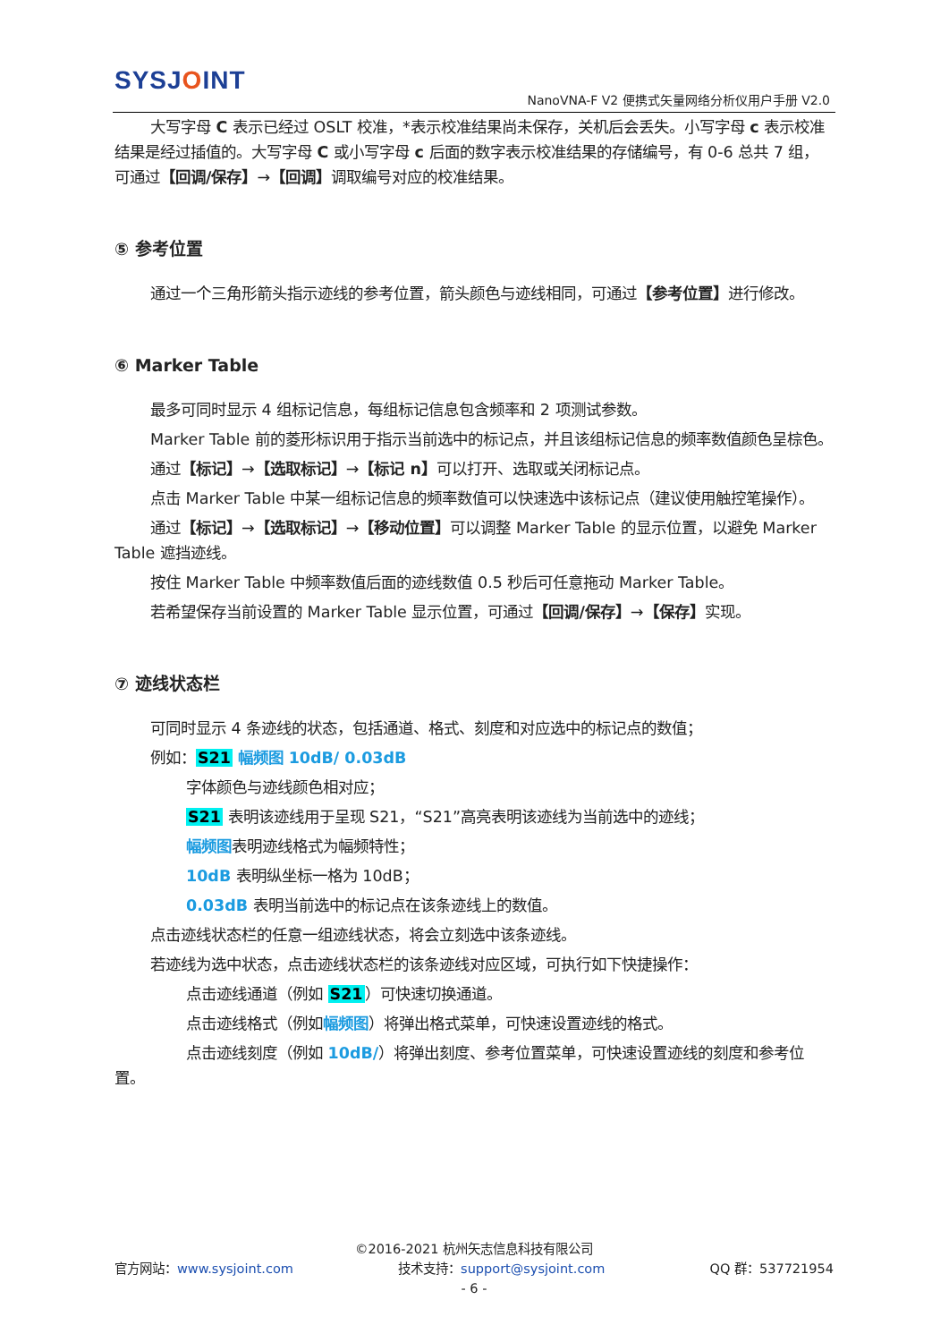SYSJOINT
NanoVNA-F V2 便携式矢量网络分析仪用户手册 V2.0
大写字母 C 表示已经过 OSLT 校准，*表示校准结果尚未保存，关机后会丢失。小写字母 c 表示校准结果是经过插值的。大写字母 C 或小写字母 c 后面的数字表示校准结果的存储编号，有 0-6 总共 7 组，可通过【回调/保存】→【回调】调取编号对应的校准结果。
⑤ 参考位置
通过一个三角形箭头指示迹线的参考位置，箭头颜色与迹线相同，可通过【参考位置】进行修改。
⑥ Marker Table
最多可同时显示 4 组标记信息，每组标记信息包含频率和 2 项测试参数。
Marker Table 前的菱形标识用于指示当前选中的标记点，并且该组标记信息的频率数值颜色呈棕色。
通过【标记】→【选取标记】→【标记 n】可以打开、选取或关闭标记点。
点击 Marker Table 中某一组标记信息的频率数值可以快速选中该标记点（建议使用触控笔操作）。
通过【标记】→【选取标记】→【移动位置】可以调整 Marker Table 的显示位置，以避免 Marker Table 遮挡迹线。
按住 Marker Table 中频率数值后面的迹线数值 0.5 秒后可任意拖动 Marker Table。
若希望保存当前设置的 Marker Table 显示位置，可通过【回调/保存】→【保存】实现。
⑦ 迹线状态栏
可同时显示 4 条迹线的状态，包括通道、格式、刻度和对应选中的标记点的数值；
例如：S21 幅频图 10dB/ 0.03dB
字体颜色与迹线颜色相对应；
S21 表明该迹线用于呈现 S21，“S21”高亮表明该迹线为当前选中的迹线；
幅频图表明迹线格式为幅频特性；
10dB 表明纵坐标一格为 10dB；
0.03dB 表明当前选中的标记点在该条迹线上的数值。
点击迹线状态栏的任意一组迹线状态，将会立刻选中该条迹线。
若迹线为选中状态，点击迹线状态栏的该条迹线对应区域，可执行如下快捷操作：
点击迹线通道（例如 S21）可快速切换通道。
点击迹线格式（例如幅频图）将弹出格式菜单，可快速设置迹线的格式。
点击迹线刻度（例如 10dB/）将弹出刻度、参考位置菜单，可快速设置迹线的刻度和参考位置。
©2016-2021 杭州矢志信息科技有限公司
官方网站：www.sysjoint.com 技术支持：support@sysjoint.com QQ 群：537721954
- 6 -